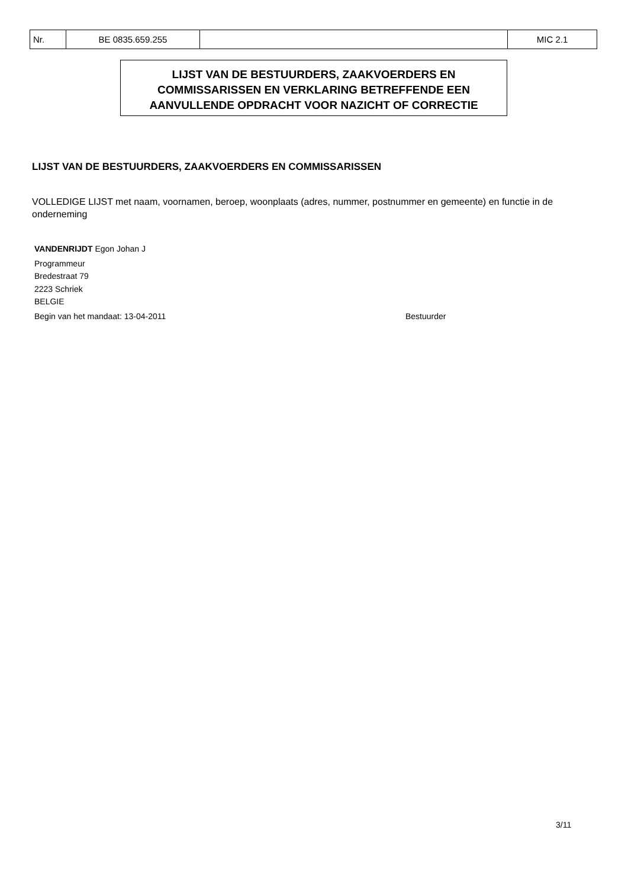| Nr. | BE 0835.659.255 | | MIC 2.1 |
LIJST VAN DE BESTUURDERS, ZAAKVOERDERS EN
COMMISSARISSEN EN VERKLARING BETREFFENDE EEN
AANVULLENDE OPDRACHT VOOR NAZICHT OF CORRECTIE
LIJST VAN DE BESTUURDERS, ZAAKVOERDERS EN COMMISSARISSEN
VOLLEDIGE LIJST met naam, voornamen, beroep, woonplaats (adres, nummer, postnummer en gemeente) en functie in de onderneming
VANDENRIJDT Egon Johan J
Programmeur
Bredestraat 79
2223 Schriek
BELGIE
Begin van het mandaat: 13-04-2011 Bestuurder
3/11